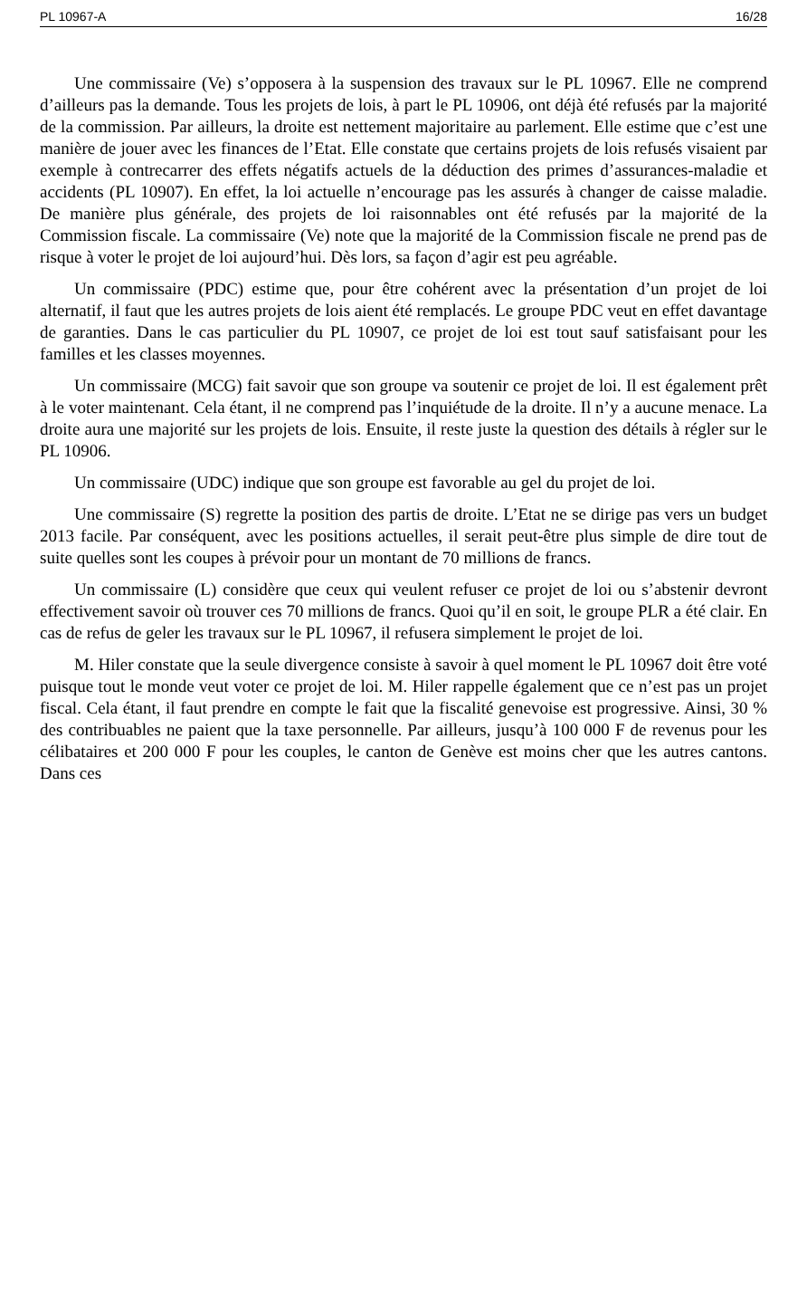PL 10967-A 16/28
Une commissaire (Ve) s’opposera à la suspension des travaux sur le PL 10967. Elle ne comprend d’ailleurs pas la demande. Tous les projets de lois, à part le PL 10906, ont déjà été refusés par la majorité de la commission. Par ailleurs, la droite est nettement majoritaire au parlement. Elle estime que c’est une manière de jouer avec les finances de l’Etat. Elle constate que certains projets de lois refusés visaient par exemple à contrecarrer des effets négatifs actuels de la déduction des primes d’assurances-maladie et accidents (PL 10907). En effet, la loi actuelle n’encourage pas les assurés à changer de caisse maladie. De manière plus générale, des projets de loi raisonnables ont été refusés par la majorité de la Commission fiscale. La commissaire (Ve) note que la majorité de la Commission fiscale ne prend pas de risque à voter le projet de loi aujourd’hui. Dès lors, sa façon d’agir est peu agréable.
Un commissaire (PDC) estime que, pour être cohérent avec la présentation d’un projet de loi alternatif, il faut que les autres projets de lois aient été remplacés. Le groupe PDC veut en effet davantage de garanties. Dans le cas particulier du PL 10907, ce projet de loi est tout sauf satisfaisant pour les familles et les classes moyennes.
Un commissaire (MCG) fait savoir que son groupe va soutenir ce projet de loi. Il est également prêt à le voter maintenant. Cela étant, il ne comprend pas l’inquiétude de la droite. Il n’y a aucune menace. La droite aura une majorité sur les projets de lois. Ensuite, il reste juste la question des détails à régler sur le PL 10906.
Un commissaire (UDC) indique que son groupe est favorable au gel du projet de loi.
Une commissaire (S) regrette la position des partis de droite. L’Etat ne se dirige pas vers un budget 2013 facile. Par conséquent, avec les positions actuelles, il serait peut-être plus simple de dire tout de suite quelles sont les coupes à prévoir pour un montant de 70 millions de francs.
Un commissaire (L) considère que ceux qui veulent refuser ce projet de loi ou s’abstenir devront effectivement savoir où trouver ces 70 millions de francs. Quoi qu’il en soit, le groupe PLR a été clair. En cas de refus de geler les travaux sur le PL 10967, il refusera simplement le projet de loi.
M. Hiler constate que la seule divergence consiste à savoir à quel moment le PL 10967 doit être voté puisque tout le monde veut voter ce projet de loi. M. Hiler rappelle également que ce n’est pas un projet fiscal. Cela étant, il faut prendre en compte le fait que la fiscalité genevoise est progressive. Ainsi, 30 % des contribuables ne paient que la taxe personnelle. Par ailleurs, jusqu’à 100 000 F de revenus pour les célibataires et 200 000 F pour les couples, le canton de Genève est moins cher que les autres cantons. Dans ces